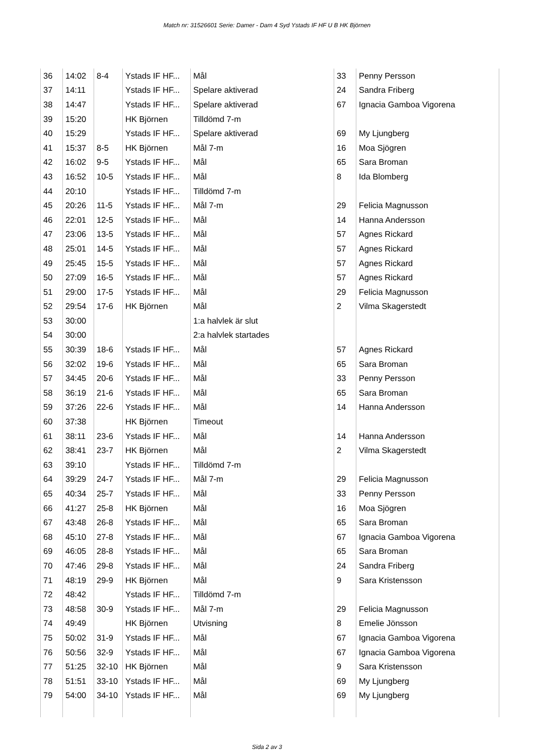Match nr: 31526601 Serie: Damer - Dam 4 Syd Ystads IF HF U B HK Björnen
| 36 | 14:02 | 8-4 | Ystads IF HF... | Mål | 33 | Penny Persson |
| 37 | 14:11 | | Ystads IF HF... | Spelare aktiverad | 24 | Sandra Friberg |
| 38 | 14:47 | | Ystads IF HF... | Spelare aktiverad | 67 | Ignacia Gamboa Vigorena |
| 39 | 15:20 | | HK Björnen | Tilldömd 7-m | | |
| 40 | 15:29 | | Ystads IF HF... | Spelare aktiverad | 69 | My Ljungberg |
| 41 | 15:37 | 8-5 | HK Björnen | Mål 7-m | 16 | Moa Sjögren |
| 42 | 16:02 | 9-5 | Ystads IF HF... | Mål | 65 | Sara Broman |
| 43 | 16:52 | 10-5 | Ystads IF HF... | Mål | 8 | Ida Blomberg |
| 44 | 20:10 | | Ystads IF HF... | Tilldömd 7-m | | |
| 45 | 20:26 | 11-5 | Ystads IF HF... | Mål 7-m | 29 | Felicia Magnusson |
| 46 | 22:01 | 12-5 | Ystads IF HF... | Mål | 14 | Hanna Andersson |
| 47 | 23:06 | 13-5 | Ystads IF HF... | Mål | 57 | Agnes Rickard |
| 48 | 25:01 | 14-5 | Ystads IF HF... | Mål | 57 | Agnes Rickard |
| 49 | 25:45 | 15-5 | Ystads IF HF... | Mål | 57 | Agnes Rickard |
| 50 | 27:09 | 16-5 | Ystads IF HF... | Mål | 57 | Agnes Rickard |
| 51 | 29:00 | 17-5 | Ystads IF HF... | Mål | 29 | Felicia Magnusson |
| 52 | 29:54 | 17-6 | HK Björnen | Mål | 2 | Vilma Skagerstedt |
| 53 | 30:00 | | | 1:a halvlek är slut | | |
| 54 | 30:00 | | | 2:a halvlek startades | | |
| 55 | 30:39 | 18-6 | Ystads IF HF... | Mål | 57 | Agnes Rickard |
| 56 | 32:02 | 19-6 | Ystads IF HF... | Mål | 65 | Sara Broman |
| 57 | 34:45 | 20-6 | Ystads IF HF... | Mål | 33 | Penny Persson |
| 58 | 36:19 | 21-6 | Ystads IF HF... | Mål | 65 | Sara Broman |
| 59 | 37:26 | 22-6 | Ystads IF HF... | Mål | 14 | Hanna Andersson |
| 60 | 37:38 | | HK Björnen | Timeout | | |
| 61 | 38:11 | 23-6 | Ystads IF HF... | Mål | 14 | Hanna Andersson |
| 62 | 38:41 | 23-7 | HK Björnen | Mål | 2 | Vilma Skagerstedt |
| 63 | 39:10 | | Ystads IF HF... | Tilldömd 7-m | | |
| 64 | 39:29 | 24-7 | Ystads IF HF... | Mål 7-m | 29 | Felicia Magnusson |
| 65 | 40:34 | 25-7 | Ystads IF HF... | Mål | 33 | Penny Persson |
| 66 | 41:27 | 25-8 | HK Björnen | Mål | 16 | Moa Sjögren |
| 67 | 43:48 | 26-8 | Ystads IF HF... | Mål | 65 | Sara Broman |
| 68 | 45:10 | 27-8 | Ystads IF HF... | Mål | 67 | Ignacia Gamboa Vigorena |
| 69 | 46:05 | 28-8 | Ystads IF HF... | Mål | 65 | Sara Broman |
| 70 | 47:46 | 29-8 | Ystads IF HF... | Mål | 24 | Sandra Friberg |
| 71 | 48:19 | 29-9 | HK Björnen | Mål | 9 | Sara Kristensson |
| 72 | 48:42 | | Ystads IF HF... | Tilldömd 7-m | | |
| 73 | 48:58 | 30-9 | Ystads IF HF... | Mål 7-m | 29 | Felicia Magnusson |
| 74 | 49:49 | | HK Björnen | Utvisning | 8 | Emelie Jönsson |
| 75 | 50:02 | 31-9 | Ystads IF HF... | Mål | 67 | Ignacia Gamboa Vigorena |
| 76 | 50:56 | 32-9 | Ystads IF HF... | Mål | 67 | Ignacia Gamboa Vigorena |
| 77 | 51:25 | 32-10 | HK Björnen | Mål | 9 | Sara Kristensson |
| 78 | 51:51 | 33-10 | Ystads IF HF... | Mål | 69 | My Ljungberg |
| 79 | 54:00 | 34-10 | Ystads IF HF... | Mål | 69 | My Ljungberg |
Sida 2 av 3